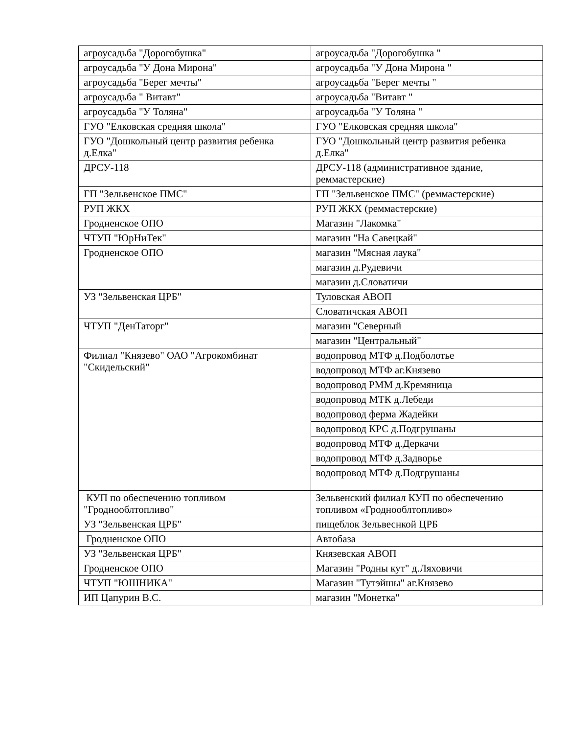| агроусадьба "Дорогобушка" | агроусадьба "Дорогобушка " |
| агроусадьба "У Дона Мирона" | агроусадьба "У Дона Мирона " |
| агроусадьба "Берег мечты" | агроусадьба "Берег мечты " |
| агроусадьба " Витавт" | агроусадьба "Витавт " |
| агроусадьба "У Толяна" | агроусадьба "У Толяна " |
| ГУО "Елковская средняя школа" | ГУО "Елковская средняя школа" |
| ГУО "Дошкольный центр развития ребенка д.Елка" | ГУО "Дошкольный центр развития ребенка д.Елка" |
| ДРСУ-118 | ДРСУ-118 (административное здание, реммастерские) |
| ГП "Зельвенское ПМС" | ГП "Зельвенское ПМС" (реммастерские) |
| РУП ЖКХ | РУП ЖКХ (реммастерские) |
| Гродненское ОПО | Магазин "Лакомка" |
| ЧТУП "ЮрНиТек" | магазин "На Савецкай" |
| Гродненское ОПО | магазин "Мясная лаука" |
| | магазин д.Рудевичи |
| | магазин д.Словатичи |
| УЗ "Зельвенская ЦРБ" | Туловская АВОП |
| | Словатичская АВОП |
| ЧТУП "ДенТаторг" | магазин "Северный |
| | магазин "Центральный" |
| Филиал "Князево" ОАО "Агрокомбинат "Скидельский" | водопровод МТФ д.Подболотье |
| | водопровод МТФ аг.Князево |
| | водопровод РММ д.Кремяница |
| | водопровод МТК д.Лебеди |
| | водопровод ферма Жадейки |
| | водопровод КРС д.Подгрушаны |
| | водопровод МТФ д.Деркачи |
| | водопровод МТФ д.Задворье |
| | водопровод МТФ д.Подгрушаны |
| КУП по обеспечению топливом "Гроднооблтопливо" | Зельвенский филиал КУП по обеспечению топливом «Гроднооблтопливо» |
| УЗ "Зельвенская ЦРБ" | пищеблок Зельвеснкой ЦРБ |
| Гродненское ОПО | Автобаза |
| УЗ "Зельвенская ЦРБ" | Князевская АВОП |
| Гродненское ОПО | Магазин "Родны кут" д.Ляховичи |
| ЧТУП "ЮШНИКА" | Магазин "Тутэйшы" аг.Князево |
| ИП Цапурин В.С. | магазин "Монетка" |